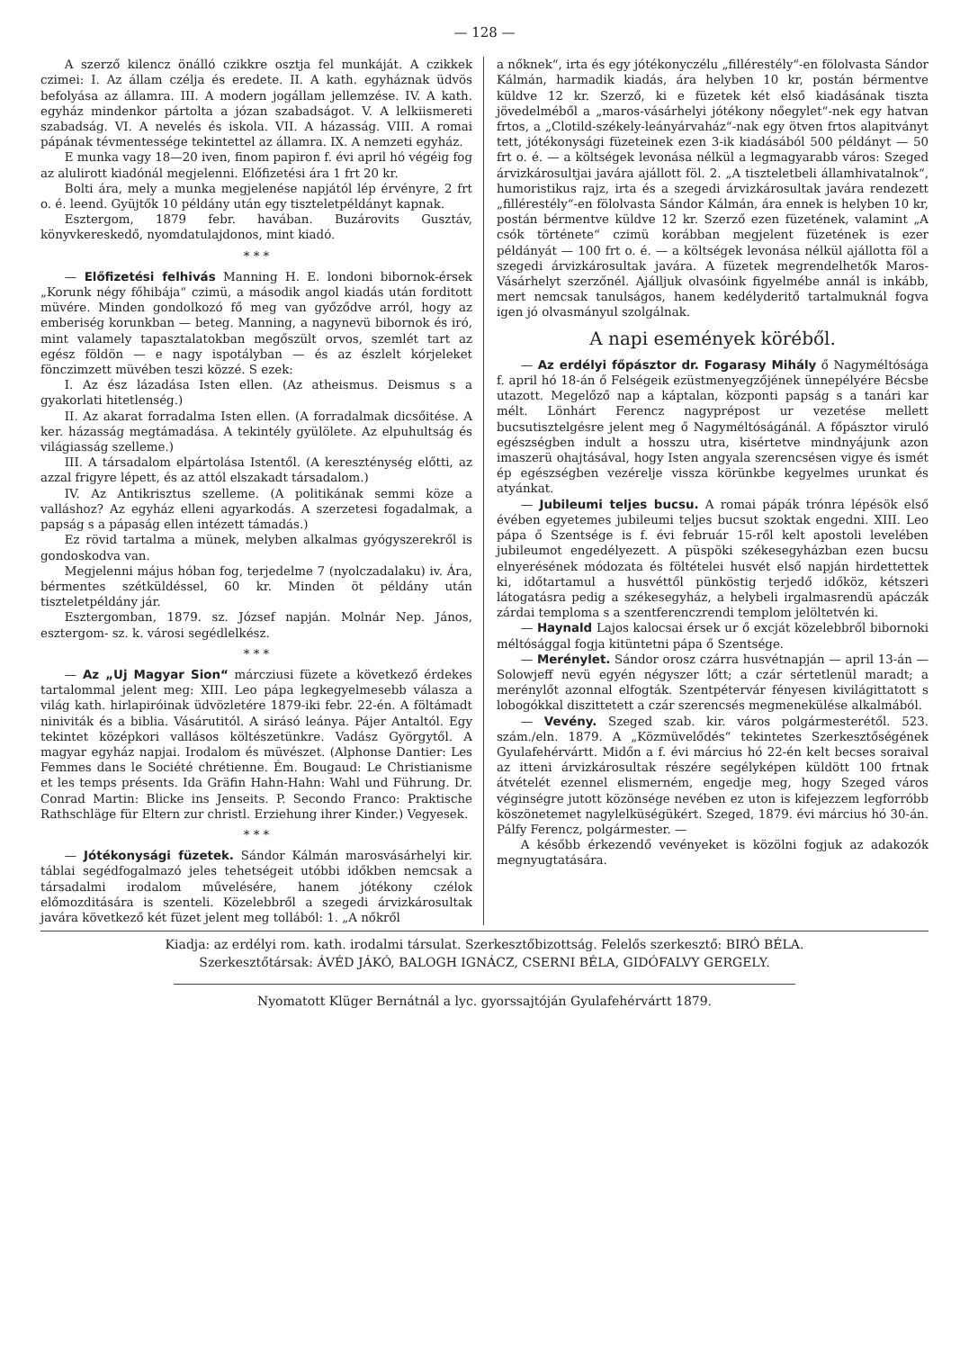— 128 —
A szerző kilencz önálló czikkre osztja fel munkáját. A czikkek czimei: I. Az állam czélja és eredete. II. A kath. egyháznak üdvös befolyása az államra. III. A modern jogállam jellemzése. IV. A kath. egyház mindenkor pártolta a józan szabadságot. V. A lelkiismereti szabadság. VI. A nevelés és iskola. VII. A házasság. VIII. A romai pápának tévmentessége tekintettel az államra. IX. A nemzeti egyház.
E munka vagy 18—20 iven, finom papiron f. évi april hó végéig fog az alulirott kiadónál megjelenni. Előfizetési ára 1 frt 20 kr.
Bolti ára, mely a munka megjelenése napjától lép érvényre, 2 frt o. é. leend. Gyüjtők 10 példány után egy tiszteletpéldányt kapnak.
Esztergom, 1879 febr. havában. Buzárovits Gusztáv, könyvkereskedő, nyomdatulajdonos, mint kiadó.
* * *
— Előfizetési felhivás Manning H. E. londoni bibornok-érsek „Korunk négy főhibája“ czimü, a második angol kiadás után forditott müvére. Minden gondolkozó fő meg van győződve arról, hogy az emberiség korunkban — beteg. Manning, a nagynevü bibornok és iró, mint valamely tapasztalatokban megőszült orvos, szemlét tart az egész földön — e nagy ispotályban — és az észlelt kórjeleket fönczimzett müvében teszi közzé. S ezek:
I. Az ész lázadása Isten ellen. (Az atheismus. Deismus s a gyakorlati hitetlenség.)
II. Az akarat forradalma Isten ellen. (A forradalmak dicsőitése. A ker. házasság megtámadása. A tekintély gyülölete. Az elpuhultság és világiasság szelleme.)
III. A társadalom elpártolása Istentől. (A kereszténység előtti, az azzal frigyre lépett, és az attól elszakadt társadalom.)
IV. Az Antikrisztus szelleme. (A politikának semmi köze a valláshoz? Az egyház elleni agyarkodás. A szerzetesi fogadalmak, a papság s a pápaság ellen intézett támadás.)
Ez rövid tartalma a münek, melyben alkalmas gyógyszerekről is gondoskodva van.
Megjelenni május hóban fog, terjedelme 7 (nyolczadalaku) iv. Ára, bérmentes szétküldéssel, 60 kr. Minden öt példány után tiszteletpéldány jár.
Esztergomban, 1879. sz. József napján. Molnár Nep. János, esztergom- sz. k. városi segédlelkész.
* * *
— Az „Uj Magyar Sion“ márcziusi füzete a következő érdekes tartalommal jelent meg: XIII. Leo pápa legkegyelmesebb válasza a világ kath. hirlapiróinak üdvözletére 1879-iki febr. 22-én. A föltámadt niniviták és a biblia. Vásárutitól. A sirásó leánya. Pájer Antaltól. Egy tekintet középkori vallásos költészetünkre. Vadász Györgytől. A magyar egyház napjai. Irodalom és müvészet. (Alphonse Dantier: Les Femmes dans le Société chrétienne. Ém. Bougaud: Le Christianisme et les temps présents. Ida Gräfin Hahn-Hahn: Wahl und Führung. Dr. Conrad Martin: Blicke ins Jenseits. P. Secondo Franco: Praktische Rathschläge für Eltern zur christl. Erziehung ihrer Kinder.) Vegyesek.
* * *
— Jótékonysági füzetek. Sándor Kálmán marosvásárhelyi kir. táblai segédfogalmazó jeles tehetségeit utóbbi időkben nemcsak a társadalmi irodalom művelésére, hanem jótékony czélok előmozditására is szenteli. Közelebbről a szegedi árvizkárosultak javára következő két füzet jelent meg tollából: 1. „A nőkről
a nőknek“, irta és egy jótékonyczélu „fillérestély“-en fölolvasta Sándor Kálmán, harmadik kiadás, ára helyben 10 kr, postán bérmentve küldve 12 kr. Szerző, ki e füzetek két első kiadásának tiszta jövedelméből a „maros-vásárhelyi jótékony nőegylet“-nek egy hatvan frtos, a „Clotild-székely-leányárvaház“-nak egy ötven frtos alapitványt tett, jótékonysági füzeteinek ezen 3-ik kiadásából 500 példányt — 50 frt o. é. — a költségek levonása nélkül a legmagyarabb város: Szeged árvizkárosultjai javára ajállott föl. 2. „A tiszteletbeli államhivatalnok“, humoristikus rajz, irta és a szegedi árvizkárosultak javára rendezett „fillérestély“-en fölolvasta Sándor Kálmán, ára ennek is helyben 10 kr, postán bérmentve küldve 12 kr. Szerző ezen füzetének, valamint „A csók története“ czimü korábban megjelent füzetének is ezer példányát — 100 frt o. é. — a költségek levonása nélkül ajállotta föl a szegedi árvizkárosultak javára. A füzetek megrendelhetők Maros-Vásárhelyt szerzőnél. Ajálljuk olvasóink figyelmébe annál is inkább, mert nemcsak tanulságos, hanem kedélyderitő tartalmuknál fogva igen jó olvasmányul szolgálnak.
A napi események köréből.
— Az erdélyi főpásztor dr. Fogarasy Mihály ő Nagyméltósága f. april hó 18-án ő Felségeik ezüstmenyegzőjének ünnepélyére Bécsbe utazott. Megelőző nap a káptalan, központi papság s a tanári kar mélt. Lönhárt Ferencz nagyprépost ur vezetése mellett bucsutisztelgésre jelent meg ő Nagyméltóságánál. A főpásztor viruló egészségben indult a hosszu utra, kisértetve mindnyájunk azon imaszerü ohajtásával, hogy Isten angyala szerencsésen vigye és ismét ép egészségben vezérelje vissza körünkbe kegyelmes urunkat és atyánkat.
— Jubileumi teljes bucsu. A romai pápák trónra lépésök első évében egyetemes jubileumi teljes bucsut szoktak engedni. XIII. Leo pápa ő Szentsége is f. évi február 15-ről kelt apostoli levelében jubileumot engedélyezett. A püspöki székesegyházban ezen bucsu elnyerésének módozata és föltételei husvét első napján hirdettettek ki, időtartamul a husvéttől pünköstig terjedő időköz, kétszeri látogatásra pedig a székesegyház, a helybeli irgalmasrendü apáczák zárdai temploma s a szentferenczrendi templom jelöltetvén ki.
— Haynald Lajos kalocsai érsek ur ő excját közelebbről bibornoki méltósággal fogja kitüntetni pápa ő Szentsége.
— Merénylet. Sándor orosz czárra husvétnapján — april 13-án — Solowjeff nevü egyén négyszer lőtt; a czár sértetlenül maradt; a merénylőt azonnal elfogták. Szentpétervár fényesen kivilágittatott s lobogókkal diszittetett a czár szerencsés megmenekülése alkalmából.
— Vevény. Szeged szab. kir. város polgármesterétől. 523. szám./eln. 1879. A „Közmüvelődés“ tekintetes Szerkesztőségének Gyulafehérvártt. Midőn a f. évi március hó 22-én kelt becses soraival az itteni árvizkárosultak részére segélyképen küldött 100 frtnak átvételét ezennel elismerném, engedje meg, hogy Szeged város véginségre jutott közönsége nevében ez uton is kifejezzem legforróbb köszönetemet nagylelküségükért. Szeged, 1879. évi március hó 30-án. Pálfy Ferencz, polgármester. —
A később érkezendő vevényeket is közölni fogjuk az adakozók megnyugtatására.
Kiadja: az erdélyi rom. kath. irodalmi társulat. Szerkesztőbizottság. Felelős szerkesztő: BIRÓ BÉLA.
Szerkesztőtársak: ÁVÉD JÁKÓ, BALOGH IGNÁCZ, CSERNI BÉLA, GIDÓFALVY GERGELY.
Nyomatott Klüger Bernátnál a lyc. gyorssajtóján Gyulafehérvártt 1879.